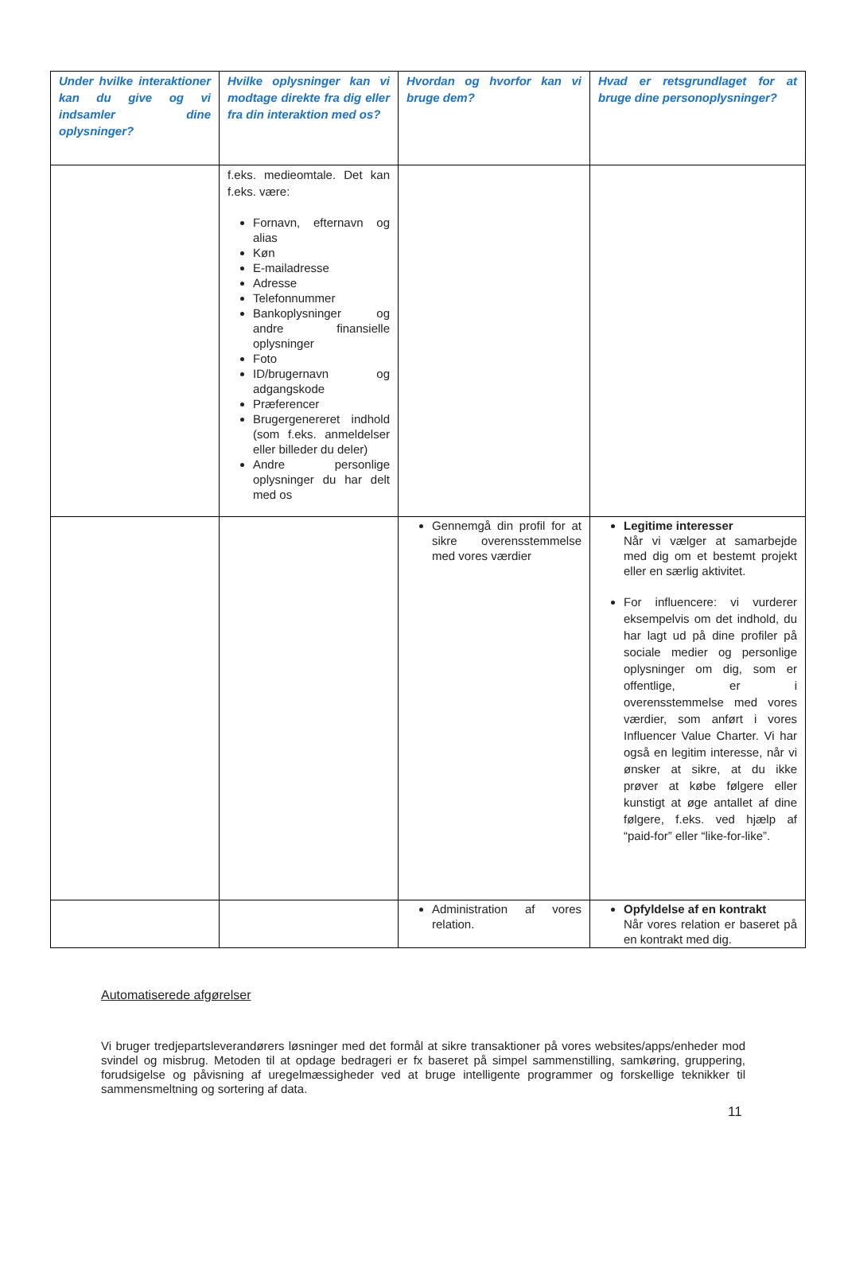| Under hvilke interaktioner kan du give og vi indsamler dine oplysninger? | Hvilke oplysninger kan vi modtage direkte fra dig eller fra din interaktion med os? | Hvordan og hvorfor kan vi bruge dem? | Hvad er retsgrundlaget for at bruge dine personoplysninger? |
| --- | --- | --- | --- |
| | f.eks. medieomtale. Det kan f.eks. være: Fornavn, efternavn og alias Køn E-mailadresse Adresse Telefonnummer Bankoplysninger og andre finansielle oplysninger Foto ID/brugernavn og adgangskode Præferencer Brugergenereret indhold (som f.eks. anmeldelser eller billeder du deler) Andre personlige oplysninger du har delt med os | | |
| | | Gennemgå din profil for at sikre overensstemmelse med vores værdier | Legitime interesser Når vi vælger at samarbejde med dig om et bestemt projekt eller en særlig aktivitet. For influencere: vi vurderer eksempelvis om det indhold, du har lagt ud på dine profiler på sociale medier og personlige oplysninger om dig, som er offentlige, er i overensstemmelse med vores værdier, som anført i vores Influencer Value Charter. Vi har også en legitim interesse, når vi ønsker at sikre, at du ikke prøver at købe følgere eller kunstigt at øge antallet af dine følgere, f.eks. ved hjælp af “paid-for” eller “like-for-like”. |
| | | Administration af vores relation. | Opfyldelse af en kontrakt Når vores relation er baseret på en kontrakt med dig. |
Automatiserede afgørelser
Vi bruger tredjepartsleverandørers løsninger med det formål at sikre transaktioner på vores websites/apps/enheder mod svindel og misbrug. Metoden til at opdage bedrageri er fx baseret på simpel sammenstilling, samkøring, gruppering, forudsigelse og påvisning af uregelmæssigheder ved at bruge intelligente programmer og forskellige teknikker til sammensmeltning og sortering af data.
11